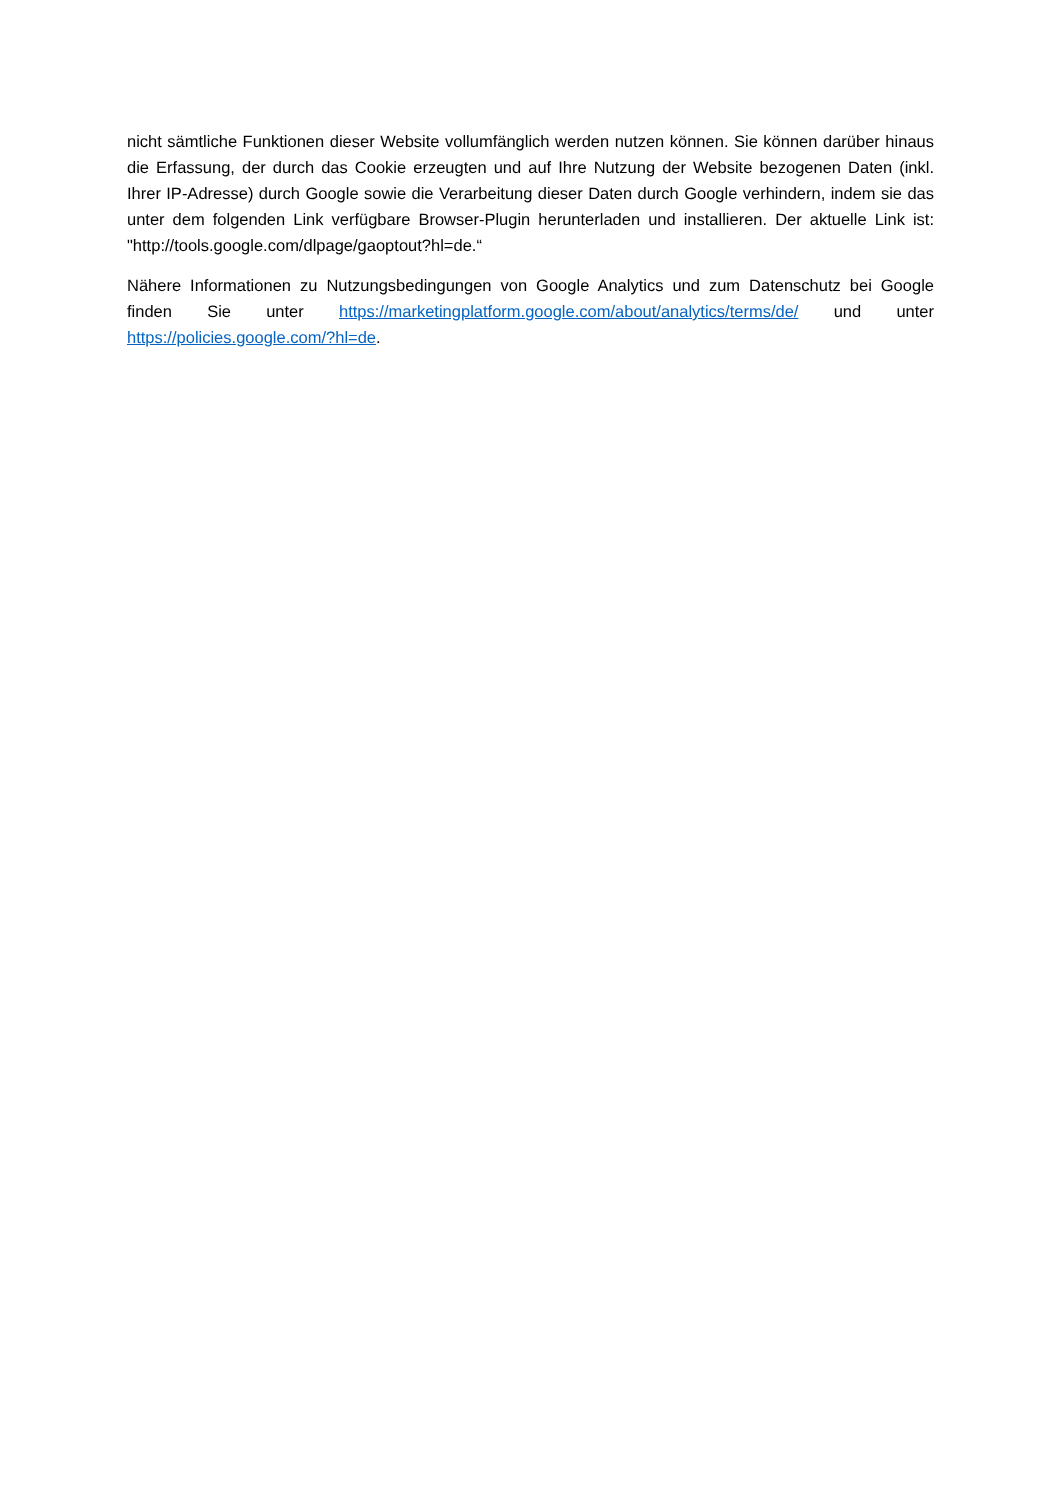nicht sämtliche Funktionen dieser Website vollumfänglich werden nutzen können. Sie können darüber hinaus die Erfassung, der durch das Cookie erzeugten und auf Ihre Nutzung der Website bezogenen Daten (inkl. Ihrer IP-Adresse) durch Google sowie die Verarbeitung dieser Daten durch Google verhindern, indem sie das unter dem folgenden Link verfügbare Browser-Plugin herunterladen und installieren. Der aktuelle Link ist: "http://tools.google.com/dlpage/gaoptout?hl=de.“
Nähere Informationen zu Nutzungsbedingungen von Google Analytics und zum Datenschutz bei Google finden Sie unter https://marketingplatform.google.com/about/analytics/terms/de/ und unter https://policies.google.com/?hl=de.